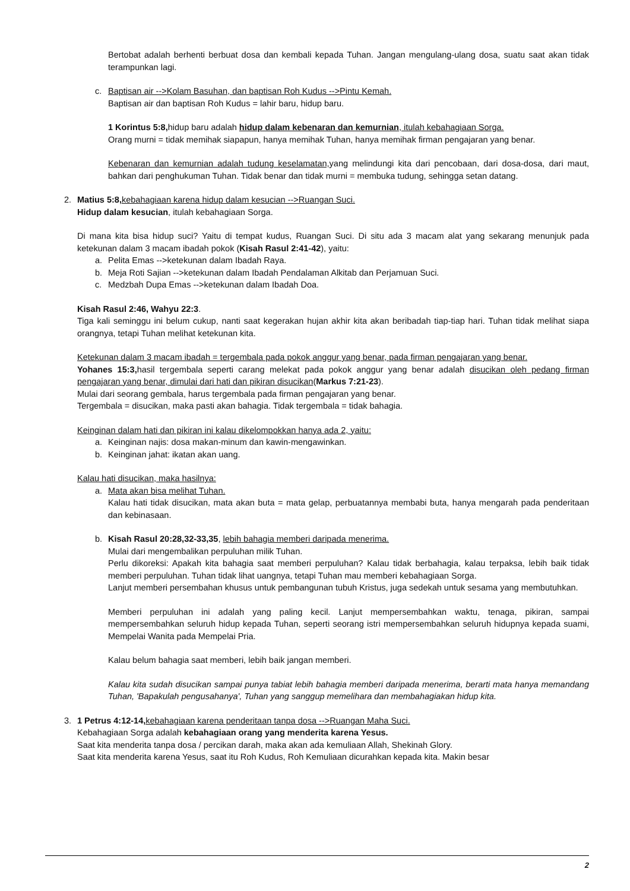Bertobat adalah berhenti berbuat dosa dan kembali kepada Tuhan. Jangan mengulang-ulang dosa, suatu saat akan tidak terampunkan lagi.
c. Baptisan air -->Kolam Basuhan, dan baptisan Roh Kudus -->Pintu Kemah.
Baptisan air dan baptisan Roh Kudus = lahir baru, hidup baru.
1 Korintus 5:8, hidup baru adalah hidup dalam kebenaran dan kemurnian, itulah kebahagiaan Sorga.
Orang murni = tidak memihak siapapun, hanya memihak Tuhan, hanya memihak firman pengajaran yang benar.
Kebenaran dan kemurnian adalah tudung keselamatan, yang melindungi kita dari pencobaan, dari dosa-dosa, dari maut, bahkan dari penghukuman Tuhan. Tidak benar dan tidak murni = membuka tudung, sehingga setan datang.
2. Matius 5:8, kebahagiaan karena hidup dalam kesucian -->Ruangan Suci.
Hidup dalam kesucian, itulah kebahagiaan Sorga.
Di mana kita bisa hidup suci? Yaitu di tempat kudus, Ruangan Suci. Di situ ada 3 macam alat yang sekarang menunjuk pada ketekunan dalam 3 macam ibadah pokok (Kisah Rasul 2:41-42), yaitu:
a. Pelita Emas -->ketekunan dalam Ibadah Raya.
b. Meja Roti Sajian -->ketekunan dalam Ibadah Pendalaman Alkitab dan Perjamuan Suci.
c. Medzbah Dupa Emas -->ketekunan dalam Ibadah Doa.
Kisah Rasul 2:46, Wahyu 22:3.
Tiga kali seminggu ini belum cukup, nanti saat kegerakan hujan akhir kita akan beribadah tiap-tiap hari. Tuhan tidak melihat siapa orangnya, tetapi Tuhan melihat ketekunan kita.
Ketekunan dalam 3 macam ibadah = tergembala pada pokok anggur yang benar, pada firman pengajaran yang benar.
Yohanes 15:3, hasil tergembala seperti carang melekat pada pokok anggur yang benar adalah disucikan oleh pedang firman pengajaran yang benar, dimulai dari hati dan pikiran disucikan(Markus 7:21-23).
Mulai dari seorang gembala, harus tergembala pada firman pengajaran yang benar.
Tergembala = disucikan, maka pasti akan bahagia. Tidak tergembala = tidak bahagia.
Keinginan dalam hati dan pikiran ini kalau dikelompokkan hanya ada 2, yaitu:
a. Keinginan najis: dosa makan-minum dan kawin-mengawinkan.
b. Keinginan jahat: ikatan akan uang.
Kalau hati disucikan, maka hasilnya:
a. Mata akan bisa melihat Tuhan.
Kalau hati tidak disucikan, mata akan buta = mata gelap, perbuatannya membabi buta, hanya mengarah pada penderitaan dan kebinasaan.
b. Kisah Rasul 20:28,32-33,35, lebih bahagia memberi daripada menerima.
Mulai dari mengembalikan perpuluhan milik Tuhan.
Perlu dikoreksi: Apakah kita bahagia saat memberi perpuluhan? Kalau tidak berbahagia, kalau terpaksa, lebih baik tidak memberi perpuluhan. Tuhan tidak lihat uangnya, tetapi Tuhan mau memberi kebahagiaan Sorga.
Lanjut memberi persembahan khusus untuk pembangunan tubuh Kristus, juga sedekah untuk sesama yang membutuhkan.
Memberi perpuluhan ini adalah yang paling kecil. Lanjut mempersembahkan waktu, tenaga, pikiran, sampai mempersembahkan seluruh hidup kepada Tuhan, seperti seorang istri mempersembahkan seluruh hidupnya kepada suami, Mempelai Wanita pada Mempelai Pria.
Kalau belum bahagia saat memberi, lebih baik jangan memberi.
Kalau kita sudah disucikan sampai punya tabiat lebih bahagia memberi daripada menerima, berarti mata hanya memandang Tuhan, 'Bapakulah pengusahanya', Tuhan yang sanggup memelihara dan membahagiakan hidup kita.
3. 1 Petrus 4:12-14, kebahagiaan karena penderitaan tanpa dosa -->Ruangan Maha Suci.
Kebahagiaan Sorga adalah kebahagiaan orang yang menderita karena Yesus.
Saat kita menderita tanpa dosa / percikan darah, maka akan ada kemuliaan Allah, Shekinah Glory.
Saat kita menderita karena Yesus, saat itu Roh Kudus, Roh Kemuliaan dicurahkan kepada kita. Makin besar
2